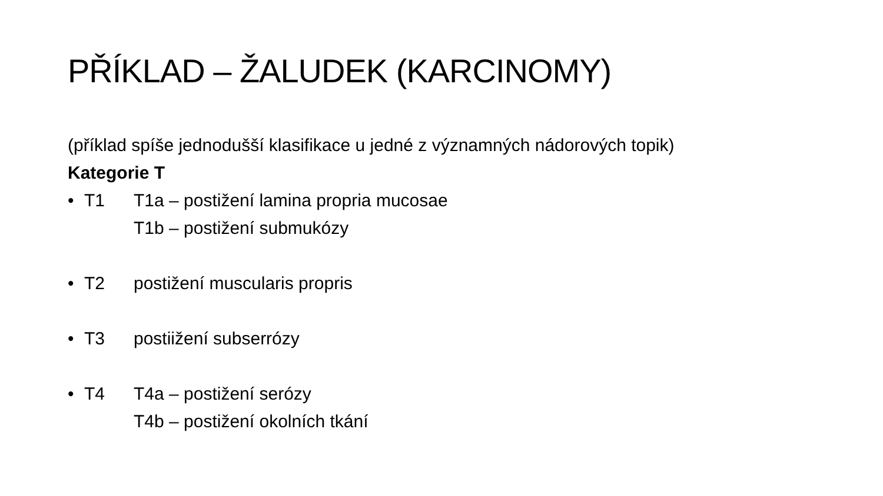PŘÍKLAD – ŽALUDEK (KARCINOMY)
(příklad spíše jednodušší klasifikace u jedné z významných nádorových topik)
Kategorie T
• T1 T1a – postižení lamina propria mucosae
T1b – postižení submukózy
• T2 postižení muscularis propris
• T3 postiižení subserrózy
• T4 T4a – postižení serózy
T4b – postižení okolních tkání